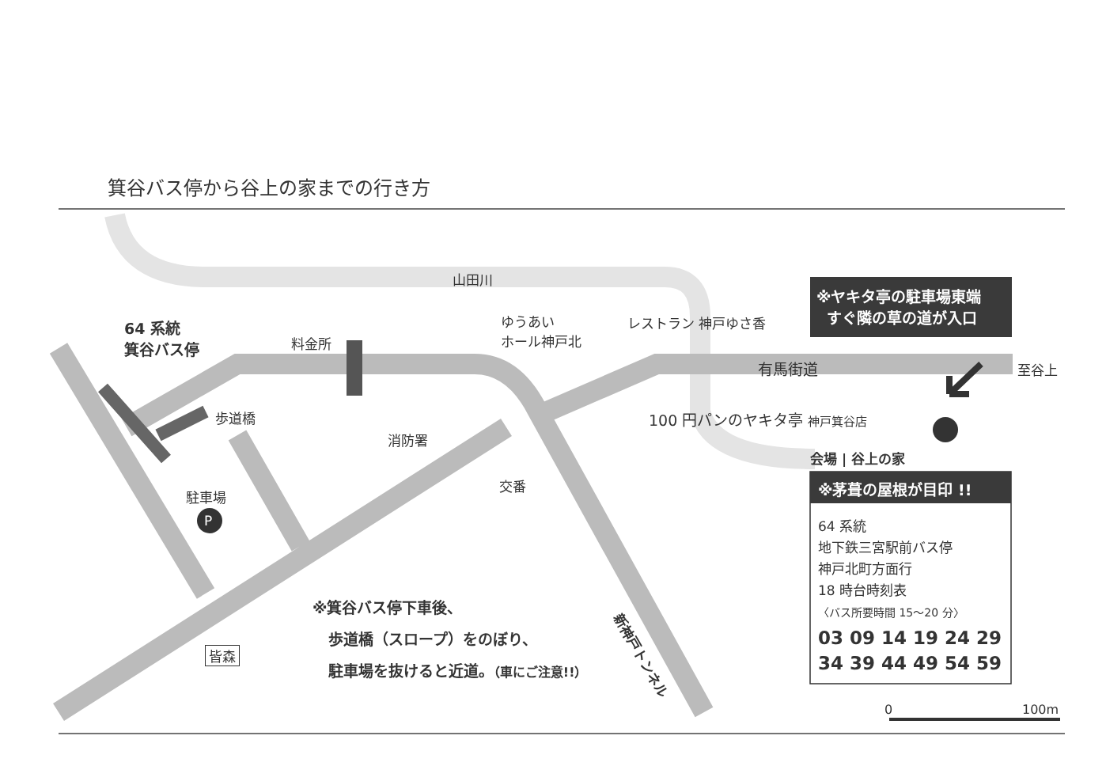箕谷バス停から谷上の家までの行き方
山田川
64 系統
箕谷バス停
料金所
ゆうあい
ホール神戸北
レストラン 神戸ゆさ香
※ヤキタ亭の駐車場東端
すぐ隣の草の道が入口
有馬街道 至谷上
歩道橋 100 円パンのヤキタ亭 神戸箕谷店
消防署
会場 | 谷上の家
交番 ※茅葺の屋根が目印 !!
駐車場
P
64 系統
地下鉄三宮駅前バス停
神戸北町方面行
18 時台時刻表
〈バス所要時間 15～20 分〉
03 09 14 19 24 29
34 39 44 49 54 59
※箕谷バス停下車後、
歩道橋（スロープ）をのぼり、
駐車場を抜けると近道。（車にご注意!!）
新神戸トンネル
皆森
0 100m